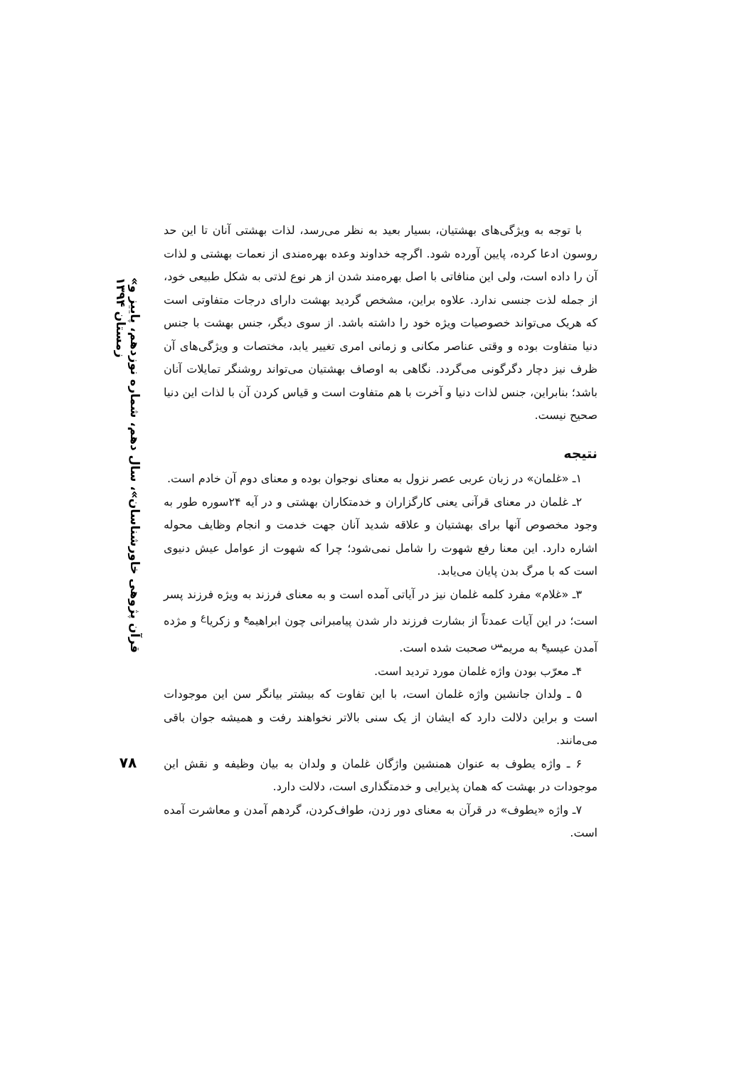«قرآن پژوهی خاورشناسان»، سال دهم، شماره نوزدهم، پاییز و زمستان ۱۳۹۴
۷۸
با توجه به ویژگی‌های بهشتیان، بسیار بعید به نظر می‌رسد، لذات بهشتی آنان تا این حد روسون ادعا کرده، پایین آورده شود. اگرچه خداوند وعده بهره‌مندی از نعمات بهشتی و لذات آن را داده است، ولی این منافاتی با اصل بهره‌مند شدن از هر نوع لذتی به شکل طبیعی خود، از جمله لذت جنسی ندارد. علاوه براین، مشخص گردید بهشت دارای درجات متفاوتی است که هریک می‌تواند خصوصیات ویژه خود را داشته باشد. از سوی دیگر، جنس بهشت با جنس دنیا متفاوت بوده و وقتی عناصر مکانی و زمانی امری تغییر یابد، مختصات و ویژگی‌های آن ظرف نیز دچار دگرگونی می‌گردد. نگاهی به اوصاف بهشتیان می‌تواند روشنگر تمایلات آنان باشد؛ بنابراین، جنس لذات دنیا و آخرت با هم متفاوت است و قیاس کردن آن با لذات این دنیا صحیح نیست.
نتیجه
۱ـ «غلمان» در زبان عربی عصر نزول به معنای نوجوان بوده و معنای دوم آن خادم است.
۲ـ غلمان در معنای قرآنی یعنی کارگزاران و خدمتکاران بهشتی و در آیه ۲۴سوره طور به وجود مخصوص آنها برای بهشتیان و علاقه شدید آنان جهت خدمت و انجام وظایف محوله اشاره دارد. این معنا رفع شهوت را شامل نمی‌شود؛ چرا که شهوت از عوامل عیش دنیوی است که با مرگ بدن پایان می‌یابد.
۳ـ «غلام» مفرد کلمه غلمان نیز در آیاتی آمده است و به معنای فرزند به ویژه فرزند پسر است؛ در این آیات عمدتاً از بشارت فرزند دار شدن پیامبرانی چون ابراهیم<sup>ع</sup> و زکریا<sup>ع</sup> و مژده آمدن عیسی<sup>ع</sup> به مریم<sup>س</sup> صحبت شده است.
۴ـ معرّب بودن واژه غلمان مورد تردید است.
۵ ـ ولدان جانشین واژه غلمان است، با این تفاوت که بیشتر بیانگر سن این موجودات است و براین دلالت دارد که ایشان از یک سنی بالاتر نخواهند رفت و همیشه جوان باقی می‌مانند.
۶ ـ واژه یطوف به عنوان همنشین واژگان غلمان و ولدان به بیان وظیفه و نقش این موجودات در بهشت که همان پذیرایی و خدمتگذاری است، دلالت دارد.
۷ـ واژه «یطوف» در قرآن به معنای دور زدن، طواف‌کردن، گردهم آمدن و معاشرت آمده است.